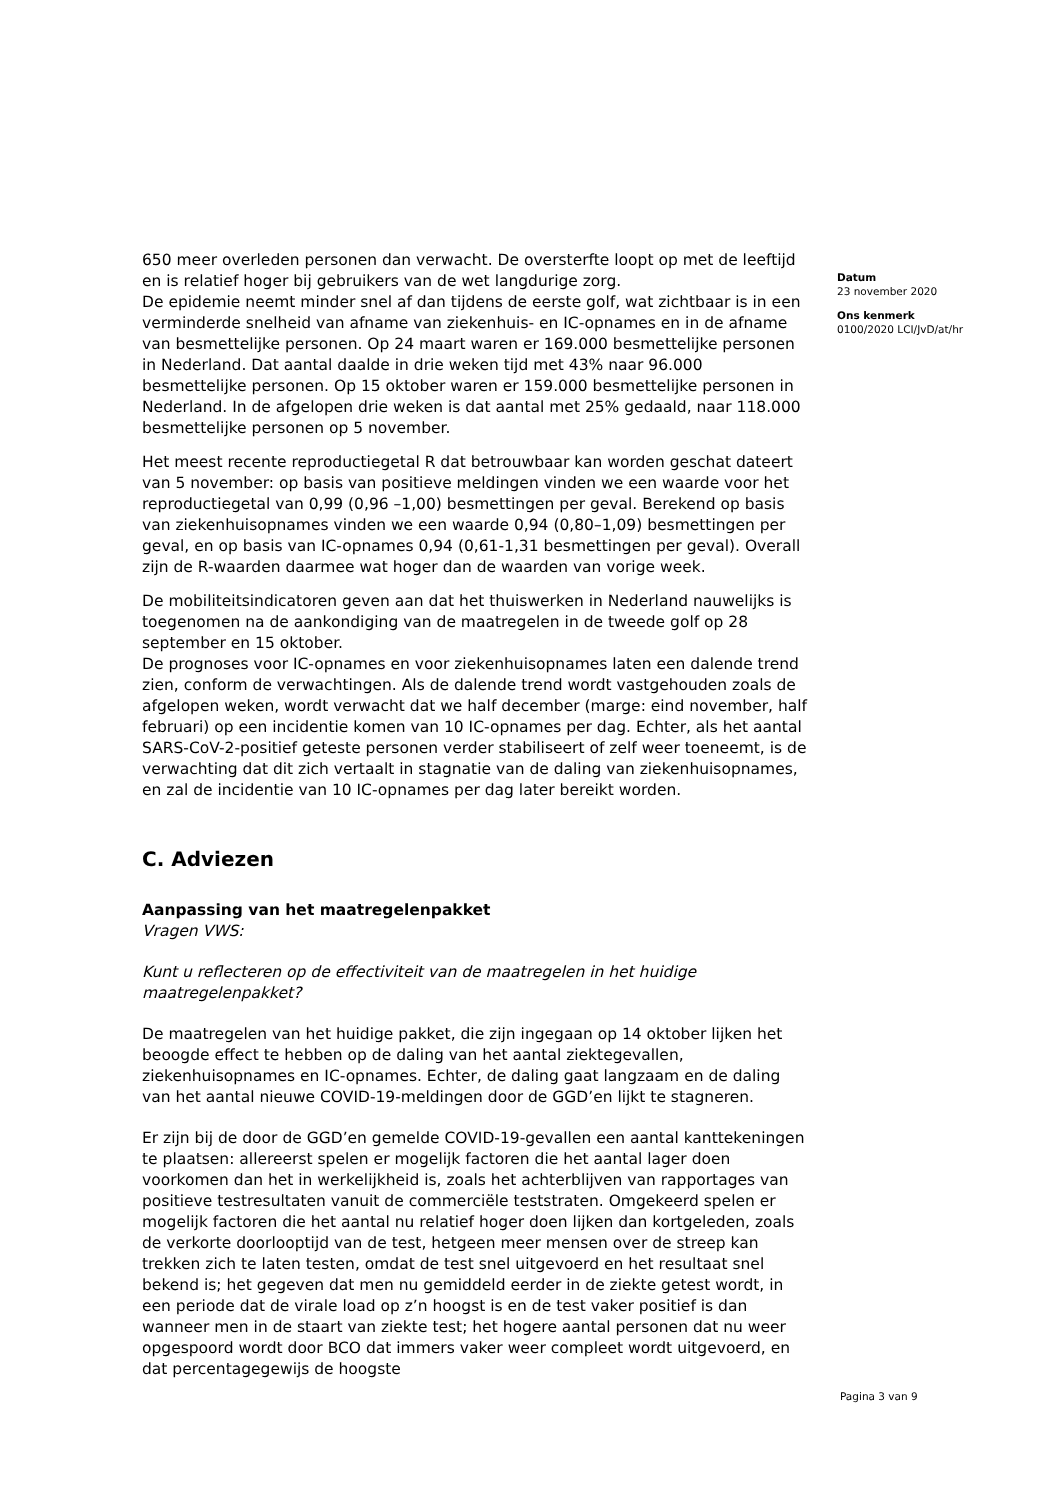650 meer overleden personen dan verwacht. De oversterfte loopt op met de leeftijd en is relatief hoger bij gebruikers van de wet langdurige zorg.
De epidemie neemt minder snel af dan tijdens de eerste golf, wat zichtbaar is in een verminderde snelheid van afname van ziekenhuis- en IC-opnames en in de afname van besmettelijke personen. Op 24 maart waren er 169.000 besmettelijke personen in Nederland. Dat aantal daalde in drie weken tijd met 43% naar 96.000 besmettelijke personen. Op 15 oktober waren er 159.000 besmettelijke personen in Nederland. In de afgelopen drie weken is dat aantal met 25% gedaald, naar 118.000 besmettelijke personen op 5 november.
Het meest recente reproductiegetal R dat betrouwbaar kan worden geschat dateert van 5 november: op basis van positieve meldingen vinden we een waarde voor het reproductiegetal van 0,99 (0,96 –1,00) besmettingen per geval. Berekend op basis van ziekenhuisopnames vinden we een waarde 0,94 (0,80–1,09) besmettingen per geval, en op basis van IC-opnames 0,94 (0,61-1,31 besmettingen per geval). Overall zijn de R-waarden daarmee wat hoger dan de waarden van vorige week.
De mobiliteitsindicatoren geven aan dat het thuiswerken in Nederland nauwelijks is toegenomen na de aankondiging van de maatregelen in de tweede golf op 28 september en 15 oktober.
De prognoses voor IC-opnames en voor ziekenhuisopnames laten een dalende trend zien, conform de verwachtingen. Als de dalende trend wordt vastgehouden zoals de afgelopen weken, wordt verwacht dat we half december (marge: eind november, half februari) op een incidentie komen van 10 IC-opnames per dag. Echter, als het aantal SARS-CoV-2-positief geteste personen verder stabiliseert of zelf weer toeneemt, is de verwachting dat dit zich vertaalt in stagnatie van de daling van ziekenhuisopnames, en zal de incidentie van 10 IC-opnames per dag later bereikt worden.
C. Adviezen
Aanpassing van het maatregelenpakket
Vragen VWS:
Kunt u reflecteren op de effectiviteit van de maatregelen in het huidige maatregelenpakket?
De maatregelen van het huidige pakket, die zijn ingegaan op 14 oktober lijken het beoogde effect te hebben op de daling van het aantal ziektegevallen, ziekenhuisopnames en IC-opnames. Echter, de daling gaat langzaam en de daling van het aantal nieuwe COVID-19-meldingen door de GGD’en lijkt te stagneren.
Er zijn bij de door de GGD’en gemelde COVID-19-gevallen een aantal kanttekeningen te plaatsen: allereerst spelen er mogelijk factoren die het aantal lager doen voorkomen dan het in werkelijkheid is, zoals het achterblijven van rapportages van positieve testresultaten vanuit de commerciële teststraten. Omgekeerd spelen er mogelijk factoren die het aantal nu relatief hoger doen lijken dan kortgeleden, zoals de verkorte doorlooptijd van de test, hetgeen meer mensen over de streep kan trekken zich te laten testen, omdat de test snel uitgevoerd en het resultaat snel bekend is; het gegeven dat men nu gemiddeld eerder in de ziekte getest wordt, in een periode dat de virale load op z’n hoogst is en de test vaker positief is dan wanneer men in de staart van ziekte test; het hogere aantal personen dat nu weer opgespoord wordt door BCO dat immers vaker weer compleet wordt uitgevoerd, en dat percentagegewijs de hoogste
Datum
23 november 2020
Ons kenmerk
0100/2020 LCI/JvD/at/hr
Pagina 3 van 9